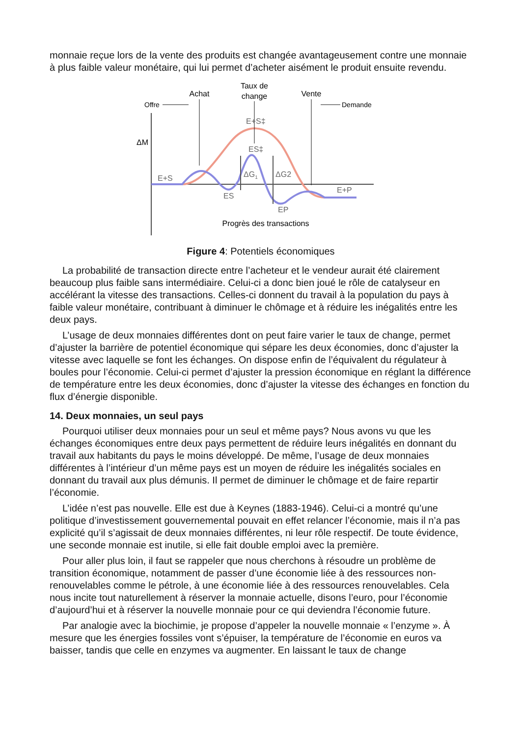monnaie reçue lors de la vente des produits est changée avantageusement contre une monnaie à plus faible valeur monétaire, qui lui permet d’acheter aisément le produit ensuite revendu.
Taux de
change
Achat
Vente
Offre
Demande
ΔM
E+S‡
ES‡
E+S
ES
EP
E+P
ΔG1
ΔG2
Progrès des transactions
Figure 4: Potentiels économiques
La probabilité de transaction directe entre l’acheteur et le vendeur aurait été clairement beaucoup plus faible sans intermédiaire. Celui-ci a donc bien joué le rôle de catalyseur en accélérant la vitesse des transactions. Celles-ci donnent du travail à la population du pays à faible valeur monétaire, contribuant à diminuer le chômage et à réduire les inégalités entre les deux pays.
L’usage de deux monnaies différentes dont on peut faire varier le taux de change, permet d’ajuster la barrière de potentiel économique qui sépare les deux économies, donc d’ajuster la vitesse avec laquelle se font les échanges. On dispose enfin de l’équivalent du régulateur à boules pour l’économie. Celui-ci permet d’ajuster la pression économique en réglant la différence de température entre les deux économies, donc d’ajuster la vitesse des échanges en fonction du flux d’énergie disponible.
14. Deux monnaies, un seul pays
Pourquoi utiliser deux monnaies pour un seul et même pays? Nous avons vu que les échanges économiques entre deux pays permettent de réduire leurs inégalités en donnant du travail aux habitants du pays le moins développé. De même, l’usage de deux monnaies différentes à l’intérieur d’un même pays est un moyen de réduire les inégalités sociales en donnant du travail aux plus démunis. Il permet de diminuer le chômage et de faire repartir l’économie.
L’idée n’est pas nouvelle. Elle est due à Keynes (1883-1946). Celui-ci a montré qu’une politique d’investissement gouvernemental pouvait en effet relancer l’économie, mais il n’a pas explicité qu’il s’agissait de deux monnaies différentes, ni leur rôle respectif. De toute évidence, une seconde monnaie est inutile, si elle fait double emploi avec la première.
Pour aller plus loin, il faut se rappeler que nous cherchons à résoudre un problème de transition économique, notamment de passer d’une économie liée à des ressources non-renouvelables comme le pétrole, à une économie liée à des ressources renouvelables. Cela nous incite tout naturellement à réserver la monnaie actuelle, disons l’euro, pour l’économie d’aujourd’hui et à réserver la nouvelle monnaie pour ce qui deviendra l’économie future.
Par analogie avec la biochimie, je propose d’appeler la nouvelle monnaie « l’enzyme ». À mesure que les énergies fossiles vont s’épuiser, la température de l’économie en euros va baisser, tandis que celle en enzymes va augmenter. En laissant le taux de change